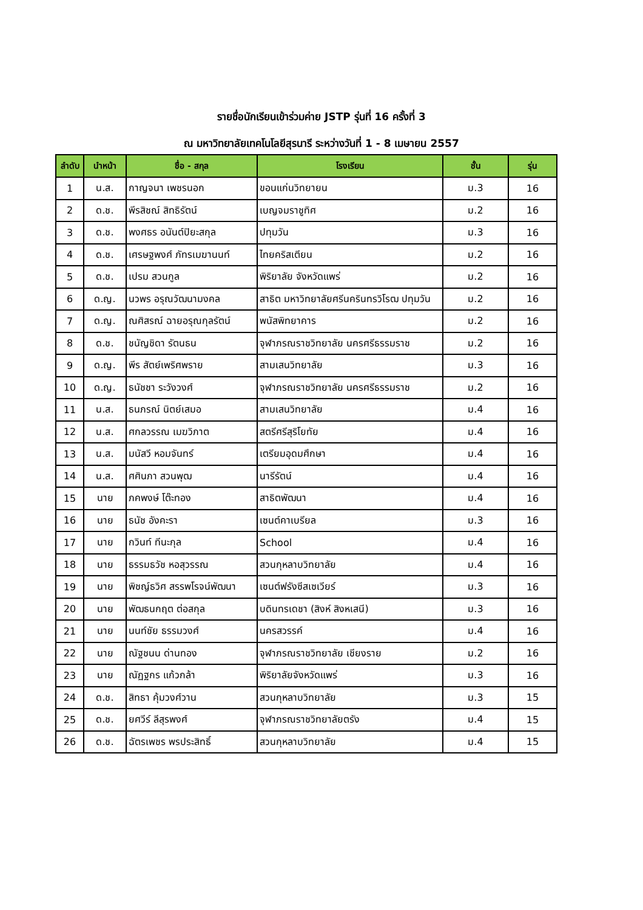รายชื่อนักเรียนเข้าร่วมค่าย JSTP รุ่นที่ 16 ครั้งที่ 3
ณ มหาวิทยาลัยเทคโนโลยีสุรนารี ระหว่างวันที่ 1 - 8 เมษายน 2557
| ลำดับ | นำหน้า | ชื่อ - สกุล | โรงเรียน | ชั้น | รุ่น |
| --- | --- | --- | --- | --- | --- |
| 1 | น.ส. | กาญจนา เพชรนอก | ขอนแก่นวิทยายน | ม.3 | 16 |
| 2 | ด.ช. | พีรสิชณ์ สิทธิรัตน์ | เบญจมราชูทิศ | ม.2 | 16 |
| 3 | ด.ช. | พงศธร อนันต์ปิยะสกุล | ปทุมวัน | ม.3 | 16 |
| 4 | ด.ช. | เศรษฐพงศ์ ภัทรเมฆานนท์ | ไทยคริสเตียน | ม.2 | 16 |
| 5 | ด.ช. | เปรม สวนกูล | พิริยาลัย จังหวัดแพร่ | ม.2 | 16 |
| 6 | ด.ญ. | นวพร อรุณวัฒนามงคล | สาธิต มหาวิทยาลัยศรีนครินทรวิโรฒ ปทุมวัน | ม.2 | 16 |
| 7 | ด.ญ. | ณศิสรณ์ ฉายอรุณกุลรัตน์ | พนัสพิทยาคาร | ม.2 | 16 |
| 8 | ด.ช. | ชนัญชิดา รัตนธน | จุฬาภรณราชวิทยาลัย นครศรีธรรมราช | ม.2 | 16 |
| 9 | ด.ญ. | พีร สัตย์เพริศพราย | สามเสนวิทยาลัย | ม.3 | 16 |
| 10 | ด.ญ. | ธนัชชา ระวังวงศ์ | จุฬาภรณราชวิทยาลัย นครศรีธรรมราช | ม.2 | 16 |
| 11 | น.ส. | ธนภรณ์ นิตย์เสมอ | สามเสนวิทยาลัย | ม.4 | 16 |
| 12 | น.ส. | ศกลวรรณ เมฆวิภาต | สตรีศรีสุริโยทัย | ม.4 | 16 |
| 13 | น.ส. | มนัสวี หอมจันทร์ | เตรียมอุดมศึกษา | ม.4 | 16 |
| 14 | น.ส. | ศศินภา สวนพุฒ | นารีรัตน์ | ม.4 | 16 |
| 15 | นาย | ภคพงษ์ โต๊ะทอง | สาธิตพัฒนา | ม.4 | 16 |
| 16 | นาย | ธนัช อังคะรา | เซนต์คาเบรียล | ม.3 | 16 |
| 17 | นาย | กวินท์ ทีนะกุล | School | ม.4 | 16 |
| 18 | นาย | ธรรมธวัช หอสุวรรณ | สวนกุหลาบวิทยาลัย | ม.4 | 16 |
| 19 | นาย | พิชญ์ธวิศ สรรพโรจน์พัฒนา | เซนต์ฟรังซีสเซเวียร์ | ม.3 | 16 |
| 20 | นาย | พัฒธนกฤต ต่อสกุล | บดินทรเดชา (สิงห์ สิงหเสนี) | ม.3 | 16 |
| 21 | นาย | นนท์ชัย ธรรมวงศ์ | นครสวรรค์ | ม.4 | 16 |
| 22 | นาย | ณัฐชนน ด่านทอง | จุฬาภรณราชวิทยาลัย เชียงราย | ม.2 | 16 |
| 23 | นาย | ณัฏฐกร แก้วกล้า | พิริยาลัยจังหวัดแพร่ | ม.3 | 16 |
| 24 | ด.ช. | สิทธา คุ้มวงศ์วาน | สวนกุหลาบวิทยาลัย | ม.3 | 15 |
| 25 | ด.ช. | ยศวีร์ ลีสุรพงศ์ | จุฬาภรณราชวิทยาลัยตรัง | ม.4 | 15 |
| 26 | ด.ช. | ฉัตรเพชร พรประสิทธิ์ | สวนกุหลาบวิทยาลัย | ม.4 | 15 |